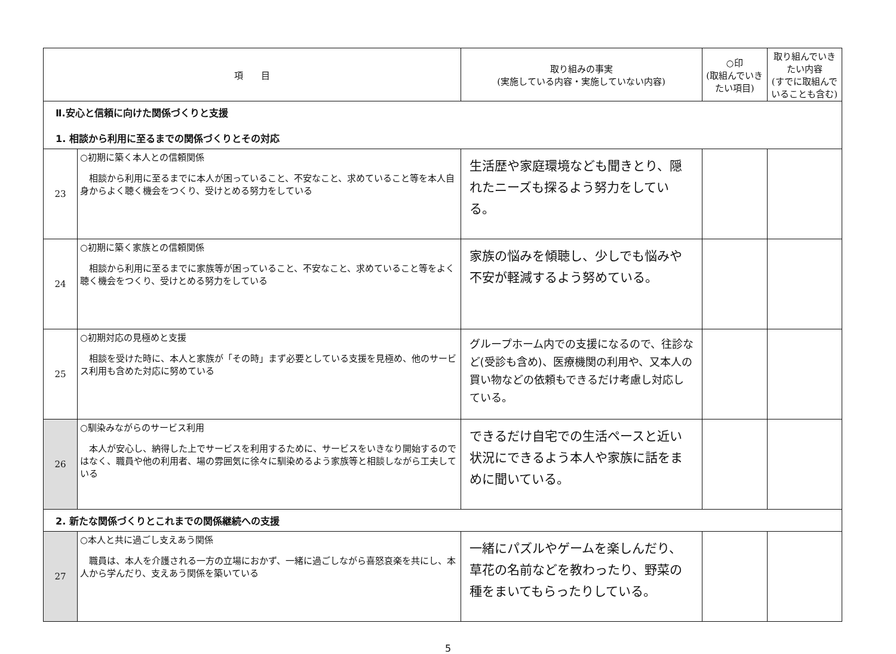| 項 目 | | 取り組みの事実 (実施している内容・実施していない内容) | ○印 (取組んでいきたい項目) | 取り組んでいきたい内容 (すでに取組んでいることも含む) |
| --- | --- | --- | --- | --- |
| Ⅱ.安心と信頼に向けた関係づくりと支援 1. 相談から利用に至るまでの関係づくりとその対応 | | | | |
| 23 | ○初期に築く本人との信頼関係 相談から利用に至るまでに本人が困っていること、不安なこと、求めていること等を本人自身からよく聴く機会をつくり、受けとめる努力をしている | 生活歴や家庭環境なども聞きとり、隠れたニーズも探るよう努力をしている。 | | |
| 24 | ○初期に築く家族との信頼関係 相談から利用に至るまでに家族等が困っていること、不安なこと、求めていること等をよく聴く機会をつくり、受けとめる努力をしている | 家族の悩みを傾聴し、少しでも悩みや不安が軽減するよう努めている。 | | |
| 25 | ○初期対応の見極めと支援 相談を受けた時に、本人と家族が「その時」まず必要としている支援を見極め、他のサービス利用も含めた対応に努めている | グループホーム内での支援になるので、往診など(受診も含め)、医療機関の利用や、又本人の買い物などの依頼もできるだけ考慮し対応している。 | | |
| 26 | ○馴染みながらのサービス利用 本人が安心し、納得した上でサービスを利用するために、サービスをいきなり開始するのではなく、職員や他の利用者、場の雰囲気に徐々に馴染めるよう家族等と相談しながら工夫している | できるだけ自宅での生活ペースと近い状況にできるよう本人や家族に話をまめに聞いている。 | | |
| 2. 新たな関係づくりとこれまでの関係継続への支援 | | | | |
| 27 | ○本人と共に過ごし支えあう関係 職員は、本人を介護される一方の立場におかず、一緒に過ごしながら喜怒哀楽を共にし、本人から学んだり、支えあう関係を築いている | 一緒にパズルやゲームを楽しんだり、草花の名前などを教わったり、野菜の種をまいてもらったりしている。 | | |
5